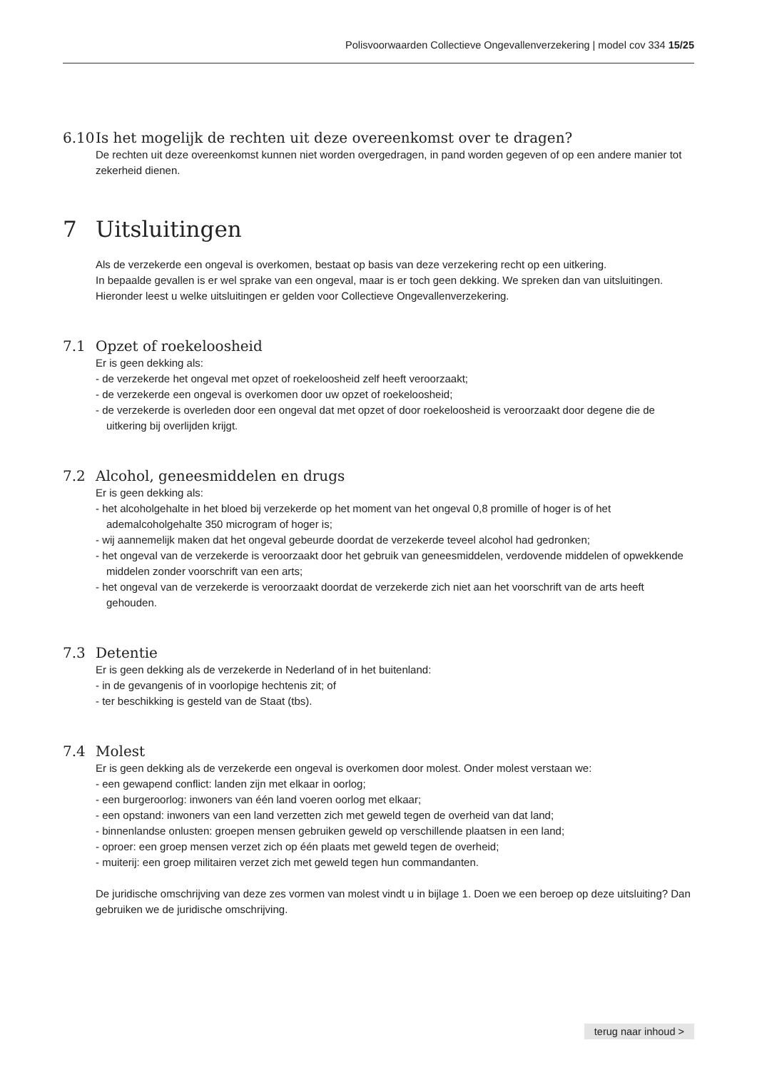Polisvoorwaarden Collectieve Ongevallenverzekering | model cov 334 15/25
6.10 Is het mogelijk de rechten uit deze overeenkomst over te dragen?
De rechten uit deze overeenkomst kunnen niet worden overgedragen, in pand worden gegeven of op een andere manier tot zekerheid dienen.
7 Uitsluitingen
Als de verzekerde een ongeval is overkomen, bestaat op basis van deze verzekering recht op een uitkering.
In bepaalde gevallen is er wel sprake van een ongeval, maar is er toch geen dekking. We spreken dan van uitsluitingen. Hieronder leest u welke uitsluitingen er gelden voor Collectieve Ongevallenverzekering.
7.1 Opzet of roekeloosheid
Er is geen dekking als:
- de verzekerde het ongeval met opzet of roekeloosheid zelf heeft veroorzaakt;
- de verzekerde een ongeval is overkomen door uw opzet of roekeloosheid;
- de verzekerde is overleden door een ongeval dat met opzet of door roekeloosheid is veroorzaakt door degene die de uitkering bij overlijden krijgt.
7.2 Alcohol, geneesmiddelen en drugs
Er is geen dekking als:
- het alcoholgehalte in het bloed bij verzekerde op het moment van het ongeval 0,8 promille of hoger is of het ademalcoholgehalte 350 microgram of hoger is;
- wij aannemelijk maken dat het ongeval gebeurde doordat de verzekerde teveel alcohol had gedronken;
- het ongeval van de verzekerde is veroorzaakt door het gebruik van geneesmiddelen, verdovende middelen of opwekkende middelen zonder voorschrift van een arts;
- het ongeval van de verzekerde is veroorzaakt doordat de verzekerde zich niet aan het voorschrift van de arts heeft gehouden.
7.3 Detentie
Er is geen dekking als de verzekerde in Nederland of in het buitenland:
- in de gevangenis of in voorlopige hechtenis zit; of
- ter beschikking is gesteld van de Staat (tbs).
7.4 Molest
Er is geen dekking als de verzekerde een ongeval is overkomen door molest. Onder molest verstaan we:
- een gewapend conflict: landen zijn met elkaar in oorlog;
- een burgeroorlog: inwoners van één land voeren oorlog met elkaar;
- een opstand: inwoners van een land verzetten zich met geweld tegen de overheid van dat land;
- binnenlandse onlusten: groepen mensen gebruiken geweld op verschillende plaatsen in een land;
- oproer: een groep mensen verzet zich op één plaats met geweld tegen de overheid;
- muiterij: een groep militairen verzet zich met geweld tegen hun commandanten.
De juridische omschrijving van deze zes vormen van molest vindt u in bijlage 1. Doen we een beroep op deze uitsluiting? Dan gebruiken we de juridische omschrijving.
terug naar inhoud >